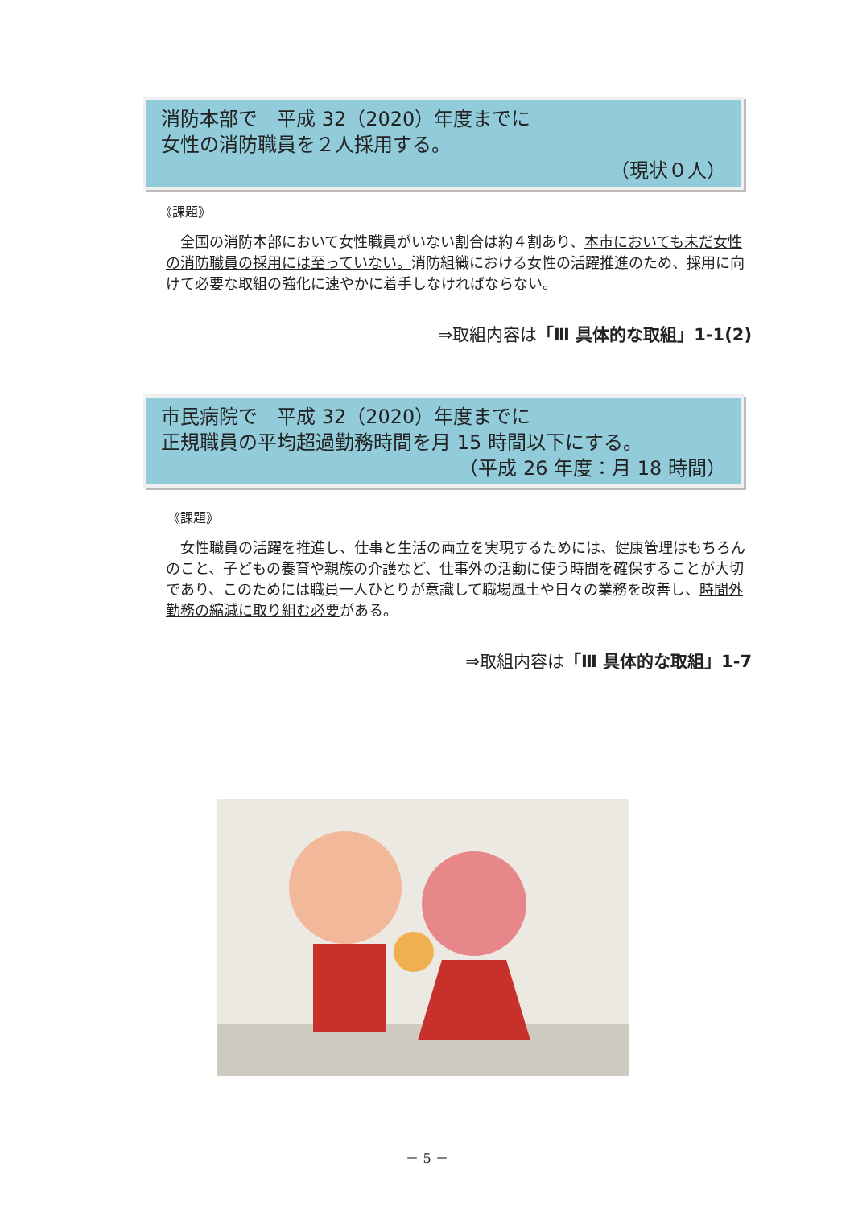消防本部で　平成 32（2020）年度までに
女性の消防職員を２人採用する。
（現状０人）
《課題》
全国の消防本部において女性職員がいない割合は約４割あり、本市においても未だ女性の消防職員の採用には至っていない。消防組織における女性の活躍推進のため、採用に向けて必要な取組の強化に速やかに着手しなければならない。
⇒取組内容は「Ⅲ 具体的な取組」1-1(2)
市民病院で　平成 32（2020）年度までに
正規職員の平均超過勤務時間を月 15 時間以下にする。
（平成 26 年度：月 18 時間）
《課題》
女性職員の活躍を推進し、仕事と生活の両立を実現するためには、健康管理はもちろんのこと、子どもの養育や親族の介護など、仕事外の活動に使う時間を確保することが大切であり、このためには職員一人ひとりが意識して職場風土や日々の業務を改善し、時間外勤務の縮減に取り組む必要がある。
⇒取組内容は「Ⅲ 具体的な取組」1-7
－ 5 －